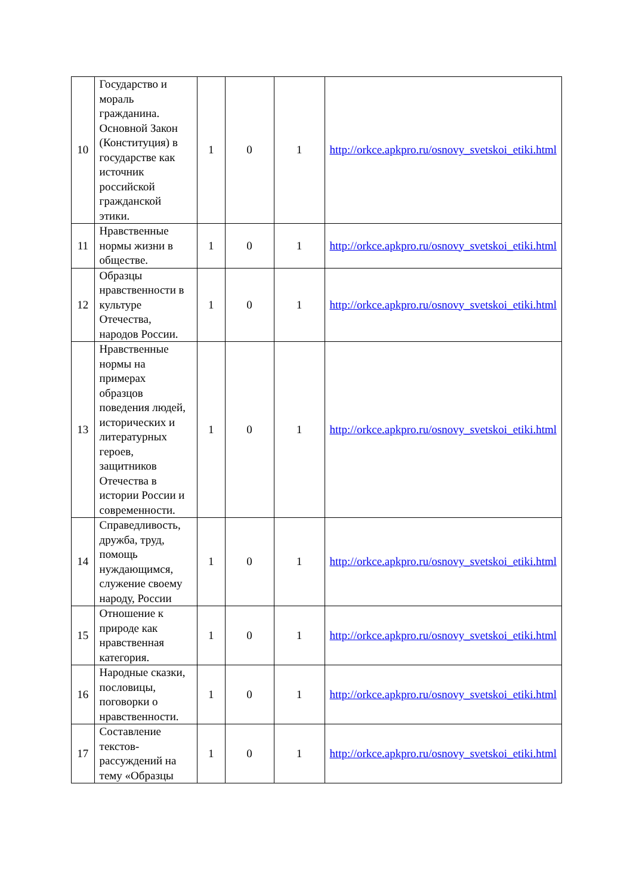| 10 | Государство и мораль гражданина. Основной Закон (Конституция) в государстве как источник российской гражданской этики. | 1 | 0 | 1 | http://orkce.apkpro.ru/osnovy_svetskoi_etiki.html |
| 11 | Нравственные нормы жизни в обществе. | 1 | 0 | 1 | http://orkce.apkpro.ru/osnovy_svetskoi_etiki.html |
| 12 | Образцы нравственности в культуре Отечества, народов России. | 1 | 0 | 1 | http://orkce.apkpro.ru/osnovy_svetskoi_etiki.html |
| 13 | Нравственные нормы на примерах образцов поведения людей, исторических и литературных героев, защитников Отечества в истории России и современности. | 1 | 0 | 1 | http://orkce.apkpro.ru/osnovy_svetskoi_etiki.html |
| 14 | Справедливость, дружба, труд, помощь нуждающимся, служение своему народу, России | 1 | 0 | 1 | http://orkce.apkpro.ru/osnovy_svetskoi_etiki.html |
| 15 | Отношение к природе как нравственная категория. | 1 | 0 | 1 | http://orkce.apkpro.ru/osnovy_svetskoi_etiki.html |
| 16 | Народные сказки, пословицы, поговорки о нравственности. | 1 | 0 | 1 | http://orkce.apkpro.ru/osnovy_svetskoi_etiki.html |
| 17 | Составление текстов-рассуждений на тему «Образцы | 1 | 0 | 1 | http://orkce.apkpro.ru/osnovy_svetskoi_etiki.html |